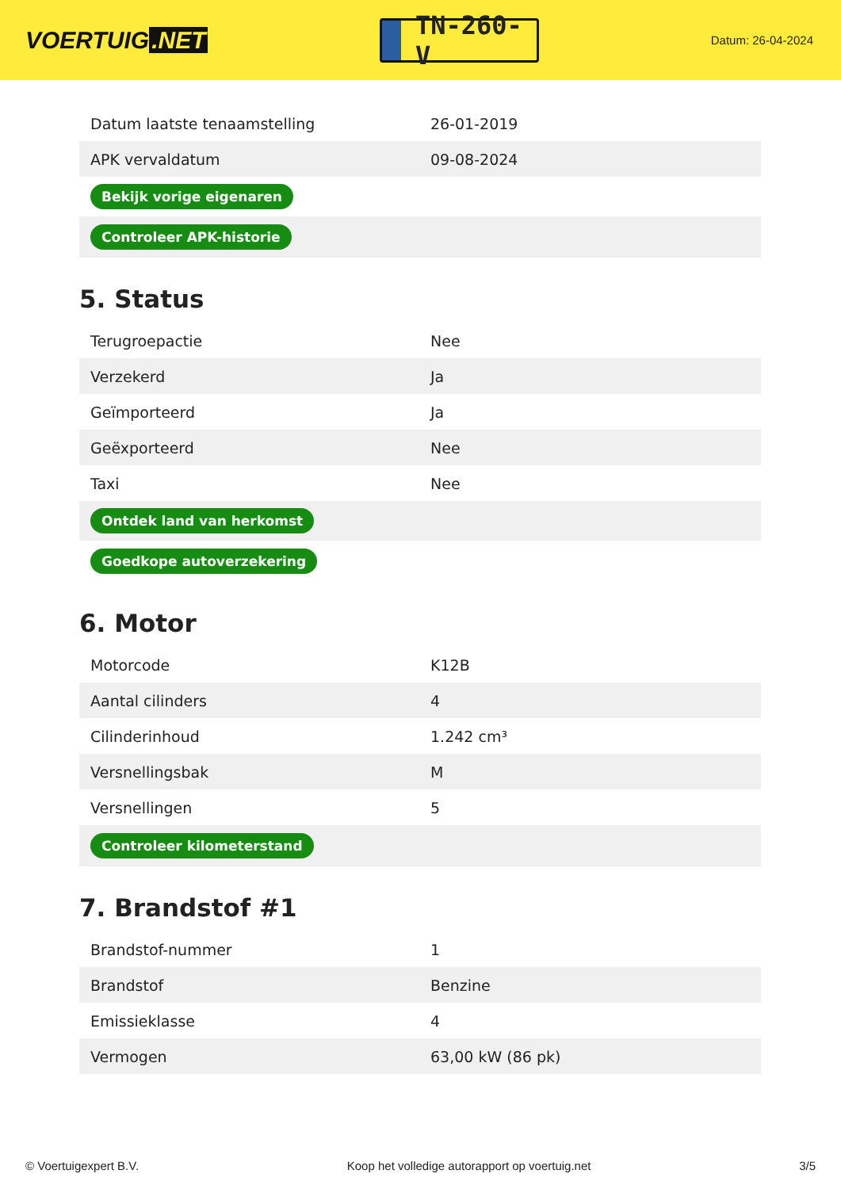VOERTUIG.NET
TN-260-V
Datum: 26-04-2024
| Datum laatste tenaamstelling | 26-01-2019 |
| APK vervaldatum | 09-08-2024 |
| Bekijk vorige eigenaren | |
| Controleer APK-historie | |
5. Status
| Terugroepactie | Nee |
| Verzekerd | Ja |
| Geïmporteerd | Ja |
| Geëxporteerd | Nee |
| Taxi | Nee |
| Ontdek land van herkomst | |
| Goedkope autoverzekering | |
6. Motor
| Motorcode | K12B |
| Aantal cilinders | 4 |
| Cilinderinhoud | 1.242 cm³ |
| Versnellingsbak | M |
| Versnellingen | 5 |
| Controleer kilometerstand | |
7. Brandstof #1
| Brandstof-nummer | 1 |
| Brandstof | Benzine |
| Emissieklasse | 4 |
| Vermogen | 63,00 kW (86 pk) |
© Voertuigexpert B.V. Koop het volledige autorapport op voertuig.net 3/5